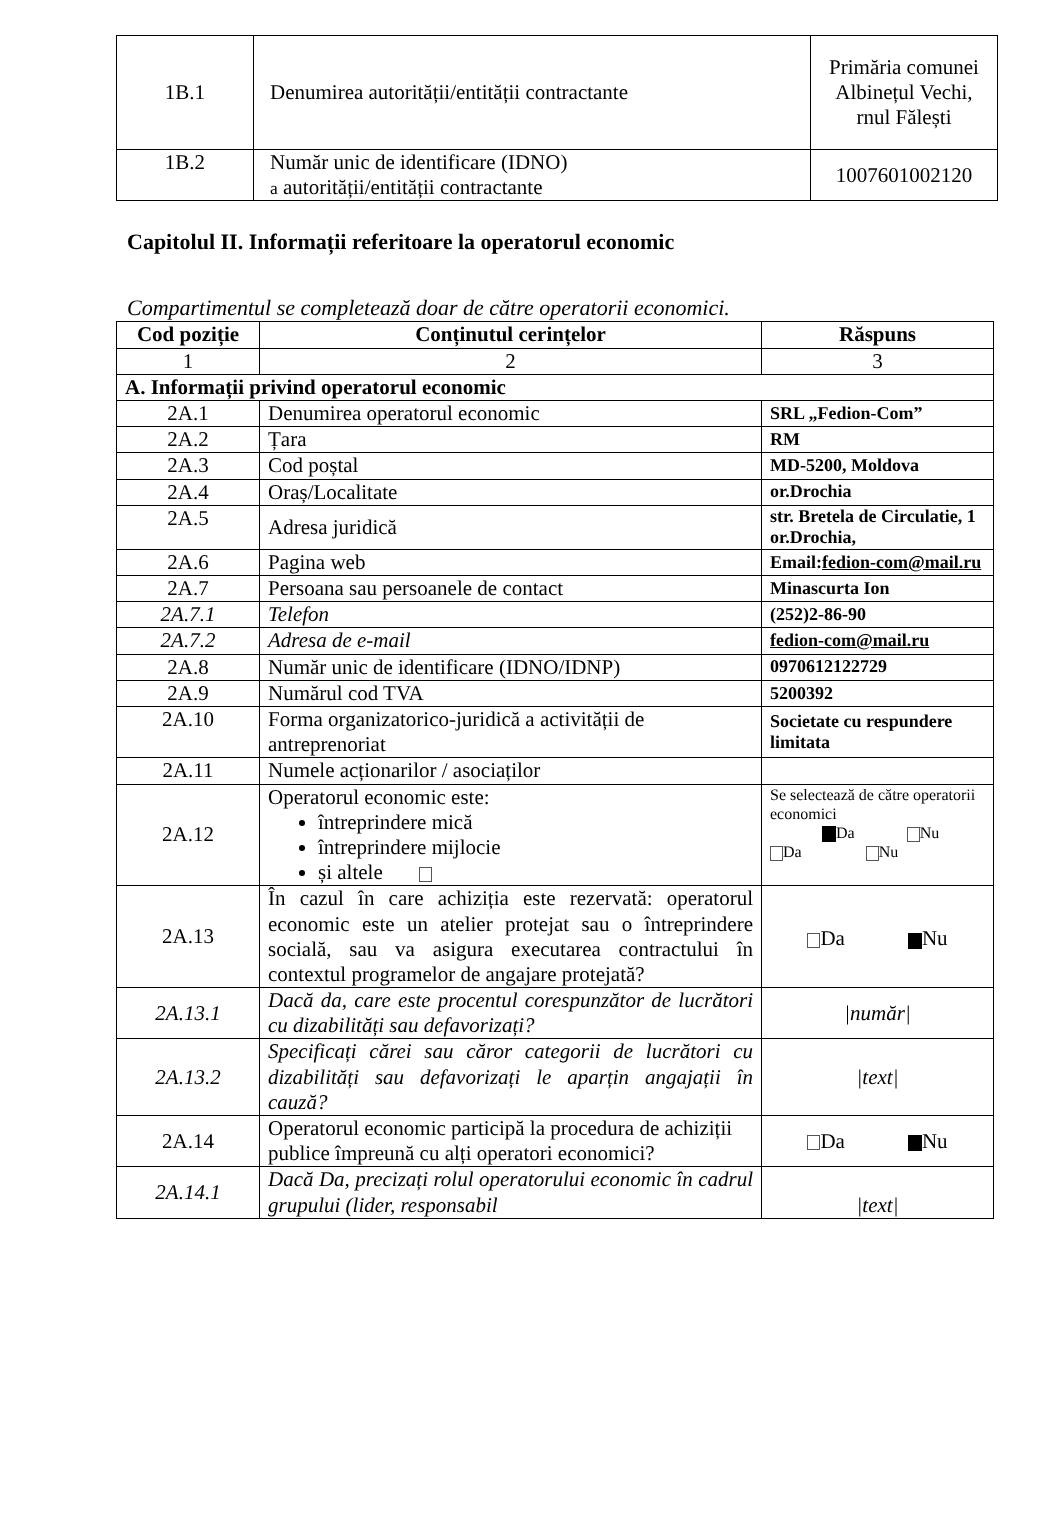| 1B.1 | Denumirea autorității/entității contractante | Primăria comunei Albinețul Vechi, rnul Fălești |
| 1B.2 | Număr unic de identificare (IDNO) a autorității/entității contractante | 1007601002120 |
Capitolul II. Informații referitoare la operatorul economic
Compartimentul se completează doar de către operatorii economici.
| Cod poziție | Conținutul cerințelor | Răspuns |
| --- | --- | --- |
| 1 | 2 | 3 |
| A. Informații privind operatorul economic | | |
| 2A.1 | Denumirea operatorul economic | SRL „Fedion-Com” |
| 2A.2 | Țara | RM |
| 2A.3 | Cod poștal | MD-5200, Moldova |
| 2A.4 | Oraș/Localitate | or.Drochia |
| 2A.5 | Adresa juridică | str. Bretela de Circulatie, 1 or.Drochia, |
| 2A.6 | Pagina web | Email: fedion-com@mail.ru |
| 2A.7 | Persoana sau persoanele de contact | Minascurta Ion |
| 2A.7.1 | Telefon | (252)2-86-90 |
| 2A.7.2 | Adresa de e-mail | fedion-com@mail.ru |
| 2A.8 | Număr unic de identificare (IDNO/IDNP) | 0970612122729 |
| 2A.9 | Numărul cod TVA | 5200392 |
| 2A.10 | Forma organizatorico-juridică a activității de antreprenoriat | Societate cu respundere limitata |
| 2A.11 | Numele acționarilor / asociaților | |
| 2A.12 | Operatorul economic este: întreprindere mică întreprindere mijlocie și altele | Se selectează de către operatorii economici Da Nu Da Nu |
| 2A.13 | În cazul în care achiziția este rezervată: operatorul economic este un atelier protejat sau o întreprindere socială, sau va asigura executarea contractului în contextul programelor de angajare protejată? | Da Nu |
| 2A.13.1 | Dacă da, care este procentul corespunzător de lucrători cu dizabilități sau defavorizați? | /număr/ |
| 2A.13.2 | Specificați cărei sau căror categorii de lucrători cu dizabilități sau defavorizați le aparțin angajații în cauză? | /text/ |
| 2A.14 | Operatorul economic participă la procedura de achiziții publice împreună cu alți operatori economici? | Da Nu |
| 2A.14.1 | Dacă Da, precizați rolul operatorului economic în cadrul grupului (lider, responsabil | /text/ |